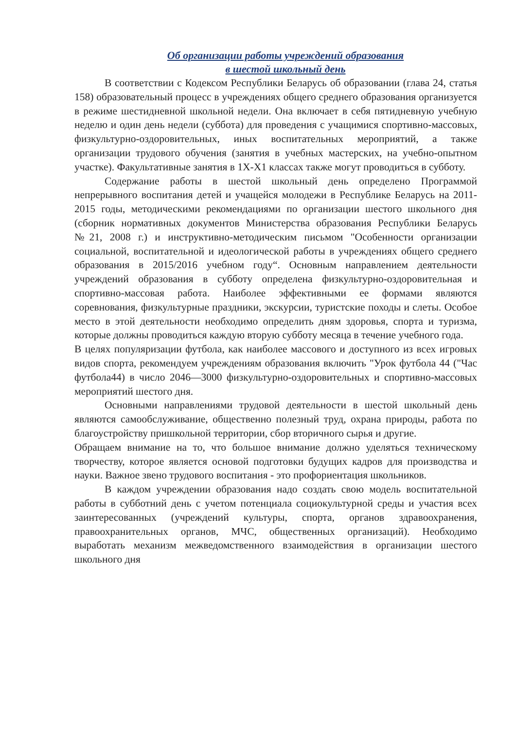Об организации работы учреждений образования
в шестой школьный день
В соответствии с Кодексом Республики Беларусь об образовании (глава 24, статья 158) образовательный процесс в учреждениях общего среднего образования организуется в режиме шестидневной школьной недели. Она включает в себя пятидневную учебную неделю и один день недели (суббота) для проведения с учащимися спортивно-массовых, физкультурно-оздоровительных, иных воспитательных мероприятий, а также организации трудового обучения (занятия в учебных мастерских, на учебно-опытном участке). Факультативные занятия в 1Х-Х1 классах также могут проводиться в субботу.
Содержание работы в шестой школьный день определено Программой непрерывного воспитания детей и учащейся молодежи в Республике Беларусь на 2011-2015 годы, методическими рекомендациями по организации шестого школьного дня (сборник нормативных документов Министерства образования Республики Беларусь №21, 2008 г.) и инструктивно-методическим письмом "Особенности организации социальной, воспитательной и идеологической работы в учреждениях общего среднего образования в 2015/2016 учебном году“. Основным направлением деятельности учреждений образования в субботу определена физкультурно-оздоровительная и спортивно-массовая работа. Наиболее эффективными ее формами являются соревнования, физкультурные праздники, экскурсии, туристские походы и слеты. Особое место в этой деятельности необходимо определить дням здоровья, спорта и туризма, которые должны проводиться каждую вторую субботу месяца в течение учебного года.
В целях популяризации футбола, как наиболее массового и доступного из всех игровых видов спорта, рекомендуем учреждениям образования включить "Урок футбола 44 ("Час футбола44) в число 2046—3000 физкультурно-оздоровительных и спортивно-массовых мероприятий шестого дня.
Основными направлениями трудовой деятельности в шестой школьный день являются самообслуживание, общественно полезный труд, охрана природы, работа по благоустройству пришкольной территории, сбор вторичного сырья и другие.
Обращаем внимание на то, что большое внимание должно уделяться техническому творчеству, которое является основой подготовки будущих кадров для производства и науки. Важное звено трудового воспитания - это профориентация школьников.
В каждом учреждении образования надо создать свою модель воспитательной работы в субботний день с учетом потенциала социокультурной среды и участия всех заинтересованных (учреждений культуры, спорта, органов здравоохранения, правоохранительных органов, МЧС, общественных организаций). Необходимо выработать механизм межведомственного взаимодействия в организации шестого школьного дня